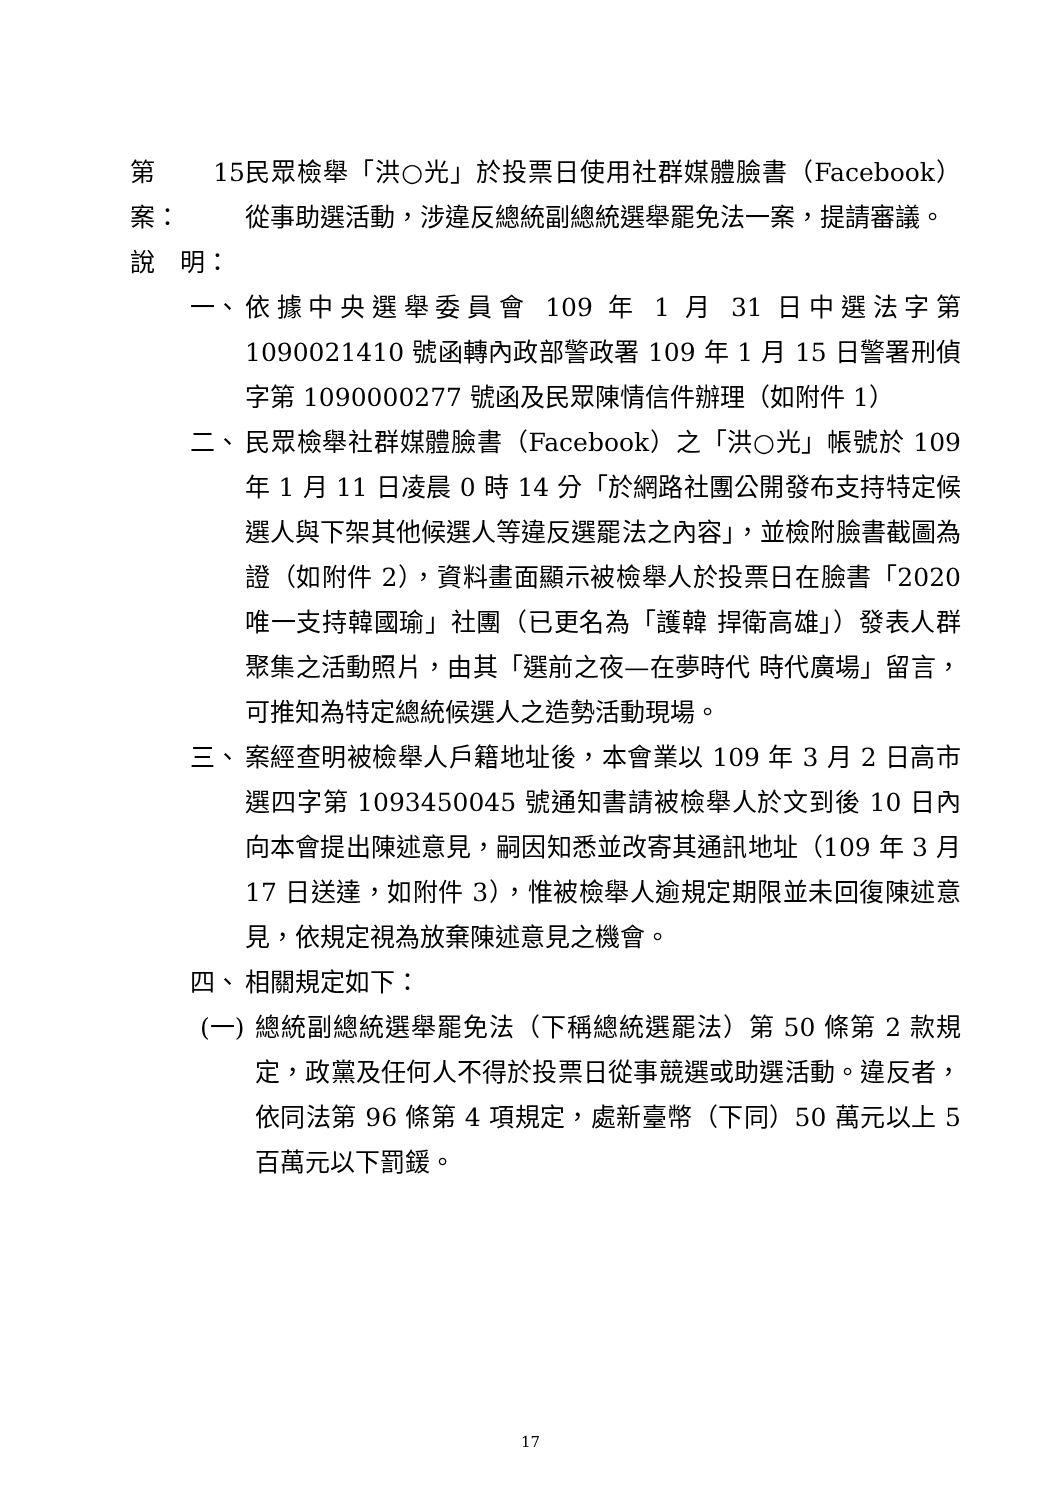第 15 案： 民眾檢舉「洪○光」於投票日使用社群媒體臉書（Facebook）從事助選活動，涉違反總統副總統選舉罷免法一案，提請審議。
說　明：
一、 依據中央選舉委員會 109 年 1 月 31 日中選法字第 1090021410 號函轉內政部警政署 109 年 1 月 15 日警署刑偵字第 1090000277 號函及民眾陳情信件辦理（如附件 1）
二、 民眾檢舉社群媒體臉書（Facebook）之「洪○光」帳號於 109 年 1 月 11 日凌晨 0 時 14 分「於網路社團公開發布支持特定候選人與下架其他候選人等違反選罷法之內容」，並檢附臉書截圖為證（如附件 2），資料畫面顯示被檢舉人於投票日在臉書「2020 唯一支持韓國瑜」社團（已更名為「護韓 捍衛高雄」）發表人群聚集之活動照片，由其「選前之夜—在夢時代 時代廣場」留言，可推知為特定總統候選人之造勢活動現場。
三、 案經查明被檢舉人戶籍地址後，本會業以 109 年 3 月 2 日高市選四字第 1093450045 號通知書請被檢舉人於文到後 10 日內向本會提出陳述意見，嗣因知悉並改寄其通訊地址（109 年 3 月 17 日送達，如附件 3），惟被檢舉人逾規定期限並未回復陳述意見，依規定視為放棄陳述意見之機會。
四、 相關規定如下：
(一) 總統副總統選舉罷免法（下稱總統選罷法）第 50 條第 2 款規定，政黨及任何人不得於投票日從事競選或助選活動。違反者，依同法第 96 條第 4 項規定，處新臺幣（下同）50 萬元以上 5 百萬元以下罰鍰。
17